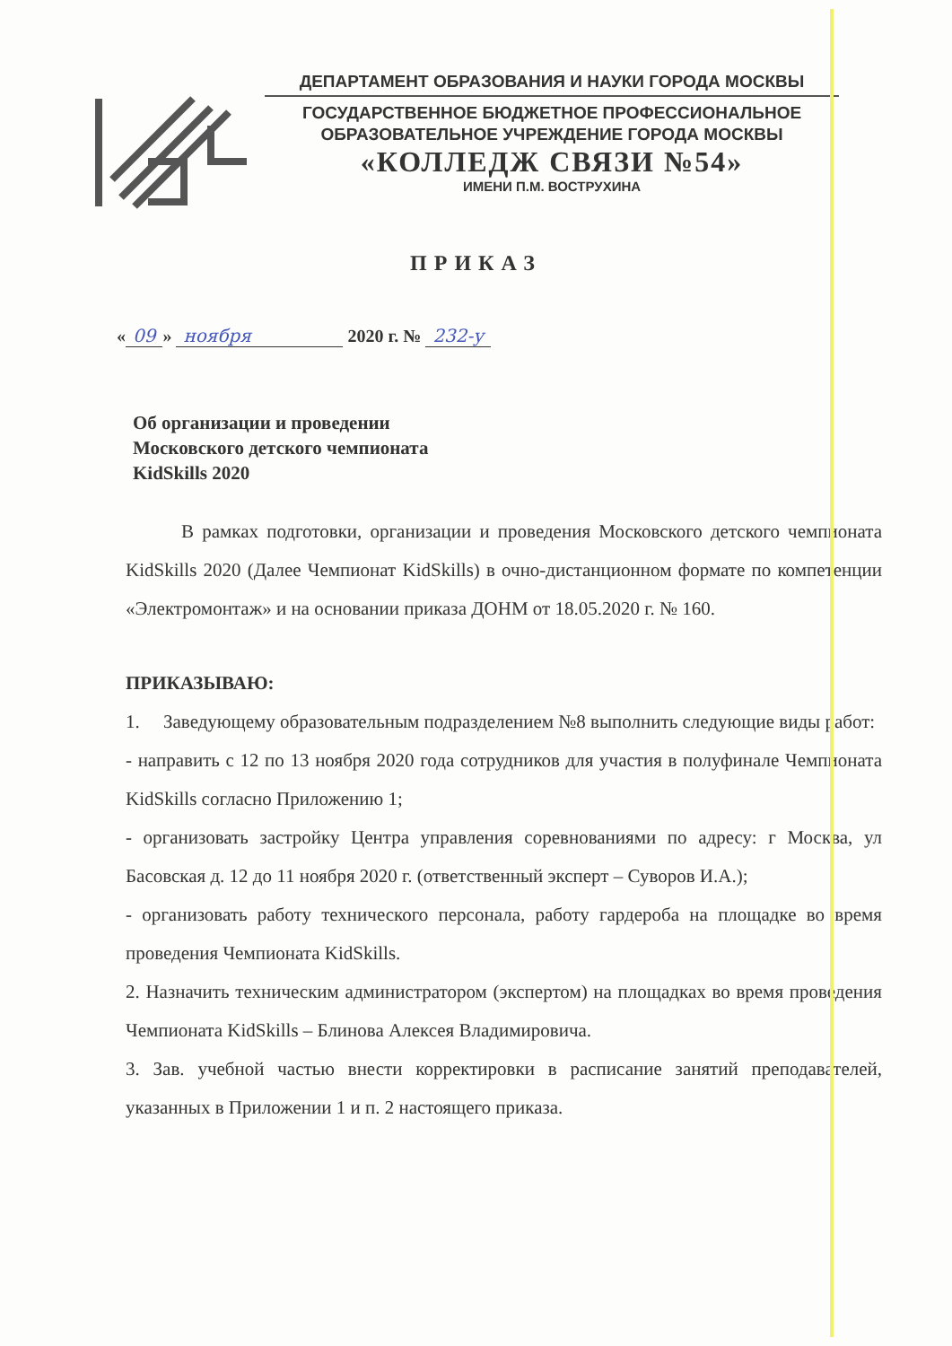ДЕПАРТАМЕНТ ОБРАЗОВАНИЯ И НАУКИ ГОРОДА МОСКВЫ
ГОСУДАРСТВЕННОЕ БЮДЖЕТНОЕ ПРОФЕССИОНАЛЬНОЕ
ОБРАЗОВАТЕЛЬНОЕ УЧРЕЖДЕНИЕ ГОРОДА МОСКВЫ
«КОЛЛЕДЖ СВЯЗИ №54»
ИМЕНИ П.М. ВОСТРУХИНА
ПРИКАЗ
« 09 » ноября 2020 г. № 232-у
Об организации и проведении
Московского детского чемпионата
KidSkills 2020
В рамках подготовки, организации и проведения Московского детского чемпионата KidSkills 2020 (Далее Чемпионат KidSkills) в очно-дистанционном формате по компетенции «Электромонтаж» и на основании приказа ДОНМ от 18.05.2020 г. № 160.
ПРИКАЗЫВАЮ:
1. Заведующему образовательным подразделением №8 выполнить следующие виды работ:
- направить с 12 по 13 ноября 2020 года сотрудников для участия в полуфинале Чемпионата KidSkills согласно Приложению 1;
- организовать застройку Центра управления соревнованиями по адресу: г Москва, ул Басовская д. 12 до 11 ноября 2020 г. (ответственный эксперт – Суворов И.А.);
- организовать работу технического персонала, работу гардероба на площадке во время проведения Чемпионата KidSkills.
2. Назначить техническим администратором (экспертом) на площадках во время проведения Чемпионата KidSkills – Блинова Алексея Владимировича.
3. Зав. учебной частью внести корректировки в расписание занятий преподавателей, указанных в Приложении 1 и п. 2 настоящего приказа.